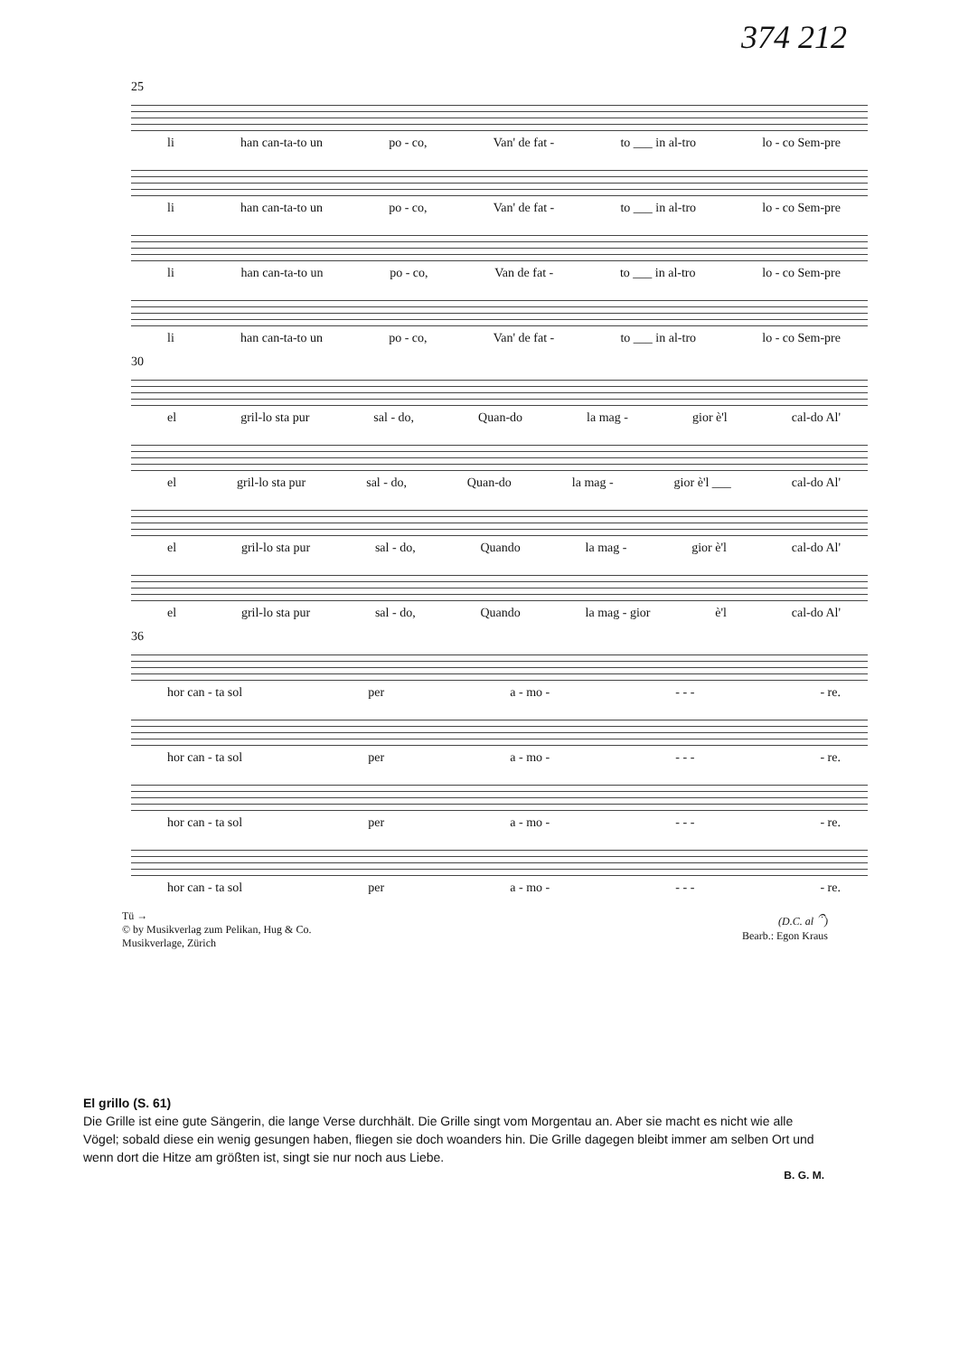374 212
25
li han can-ta-to un po - co, Van' de fat - to ___ in al-tro lo - co Sem-pre
li han can-ta-to un po - co, Van' de fat - to ___ in al-tro lo - co Sem-pre
li han can-ta-to un po - co, Van de fat - to ___ in al-tro lo - co Sem-pre
li han can-ta-to un po - co, Van' de fat - to ___ in al-tro lo - co Sem-pre
30
el gril-lo sta pur sal - do, Quan-do la mag - gior è'l cal-do Al'
el gril-lo sta pur sal - do, Quan-do la mag - gior è'l ___ cal-do Al'
el gril-lo sta pur sal - do, Quando la mag - gior è'l cal-do Al'
el gril-lo sta pur sal - do, Quando la mag - gior è'l cal-do Al'
36
hor can - ta sol per a - mo - - - - - re.
hor can - ta sol per a - mo - - - - - re.
hor can - ta sol per a - mo - - - - - re.
hor can - ta sol per a - mo - - - - - re.
Tü →
© by Musikverlag zum Pelikan, Hug & Co.
Musikverlage, Zürich
(D.C. al 𝄐)
Bearb.: Egon Kraus
El grillo (S. 61)
Die Grille ist eine gute Sängerin, die lange Verse durchhält. Die Grille singt vom Morgentau an. Aber sie macht es nicht wie alle Vögel; sobald diese ein wenig gesungen haben, fliegen sie doch woanders hin. Die Grille dagegen bleibt immer am selben Ort und wenn dort die Hitze am größten ist, singt sie nur noch aus Liebe.
B. G. M.